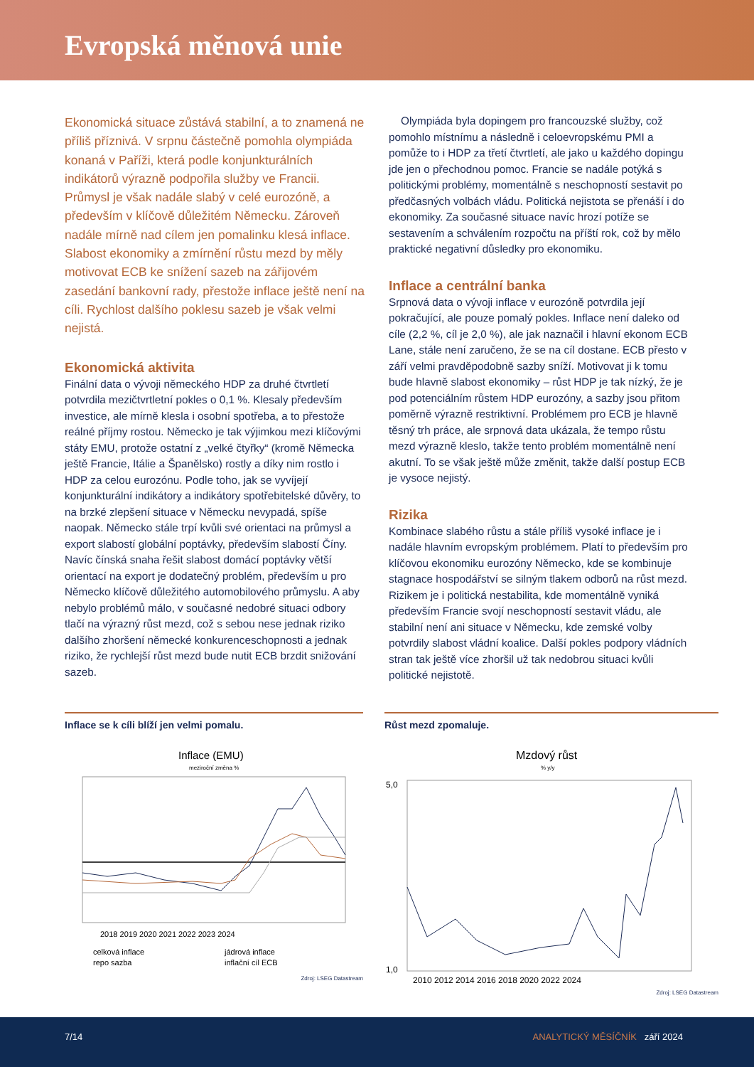Evropská měnová unie
Ekonomická situace zůstává stabilní, a to znamená ne příliš příznivá. V srpnu částečně pomohla olympiáda konaná v Paříži, která podle konjunkturálních indikátorů výrazně podpořila služby ve Francii. Průmysl je však nadále slabý v celé eurozóně, a především v klíčově důležitém Německu. Zároveň nadále mírně nad cílem jen pomalinku klesá inflace. Slabost ekonomiky a zmírnění růstu mezd by měly motivovat ECB ke snížení sazeb na zářijovém zasedání bankovní rady, přestože inflace ještě není na cíli. Rychlost dalšího poklesu sazeb je však velmi nejistá.
Ekonomická aktivita
Finální data o vývoji německého HDP za druhé čtvrtletí potvrdila mezičtvrtletní pokles o 0,1 %. Klesaly především investice, ale mírně klesla i osobní spotřeba, a to přestože reálné příjmy rostou. Německo je tak výjimkou mezi klíčovými státy EMU, protože ostatní z „velké čtyřky“ (kromě Německa ještě Francie, Itálie a Španělsko) rostly a díky nim rostlo i HDP za celou eurozónu. Podle toho, jak se vyvíjejí konjunkturální indikátory a indikátory spotřebitelské důvěry, to na brzké zlepšení situace v Německu nevypadá, spíše naopak. Německo stále trpí kvůli své orientaci na průmysl a export slabostí globální poptávky, především slabostí Číny. Navíc čínská snaha řešit slabost domácí poptávky větší orientací na export je dodatečný problém, především u pro Německo klíčově důležitého automobilového průmyslu. A aby nebylo problémů málo, v současné nedobré situaci odbory tlačí na výrazný růst mezd, což s sebou nese jednak riziko dalšího zhoršení německé konkurenceschopnosti a jednak riziko, že rychlejší růst mezd bude nutit ECB brzdit snižování sazeb.
Olympiáda byla dopingem pro francouzské služby, což pomohlo místnímu a následně i celoevropskému PMI a pomůže to i HDP za třetí čtvrtletí, ale jako u každého dopingu jde jen o přechodnou pomoc. Francie se nadále potýká s politickými problémy, momentálně s neschopností sestavit po předčasných volbách vládu. Politická nejistota se přenáší i do ekonomiky. Za současné situace navíc hrozí potíže se sestavením a schválením rozpočtu na příští rok, což by mělo praktické negativní důsledky pro ekonomiku.
Inflace a centrální banka
Srpnová data o vývoji inflace v eurozóně potvrdila její pokračující, ale pouze pomalý pokles. Inflace není daleko od cíle (2,2 %, cíl je 2,0 %), ale jak naznačil i hlavní ekonom ECB Lane, stále není zaručeno, že se na cíl dostane. ECB přesto v září velmi pravděpodobně sazby sníží. Motivovat ji k tomu bude hlavně slabost ekonomiky – růst HDP je tak nízký, že je pod potenciálním růstem HDP eurozóny, a sazby jsou přitom poměrně výrazně restriktivní. Problémem pro ECB je hlavně těsný trh práce, ale srpnová data ukázala, že tempo růstu mezd výrazně kleslo, takže tento problém momentálně není akutní. To se však ještě může změnit, takže další postup ECB je vysoce nejistý.
Rizika
Kombinace slabého růstu a stále příliš vysoké inflace je i nadále hlavním evropským problémem. Platí to především pro klíčovou ekonomiku eurozóny Německo, kde se kombinuje stagnace hospodářství se silným tlakem odborů na růst mezd. Rizikem je i politická nestabilita, kde momentálně vyniká především Francie svojí neschopností sestavit vládu, ale stabilní není ani situace v Německu, kde zemské volby potvrdily slabost vládní koalice. Další pokles podpory vládních stran tak ještě více zhoršil už tak nedobrou situaci kvůli politické nejistotě.
Inflace se k cíli blíží jen velmi pomalu.
Inflace (EMU)
meziroční změna %
2018 2019 2020 2021 2022 2023 2024
celková inflace
jádrová inflace
repo sazba
inflační cíl ECB
Zdroj: LSEG Datastream
Růst mezd zpomaluje.
Mzdový růst
% y/y
5,0
1,0
2010 2012 2014 2016 2018 2020 2022 2024
Zdroj: LSEG Datastream
7/14 ANALYTICKÝ MĚSÍČNÍK září 2024